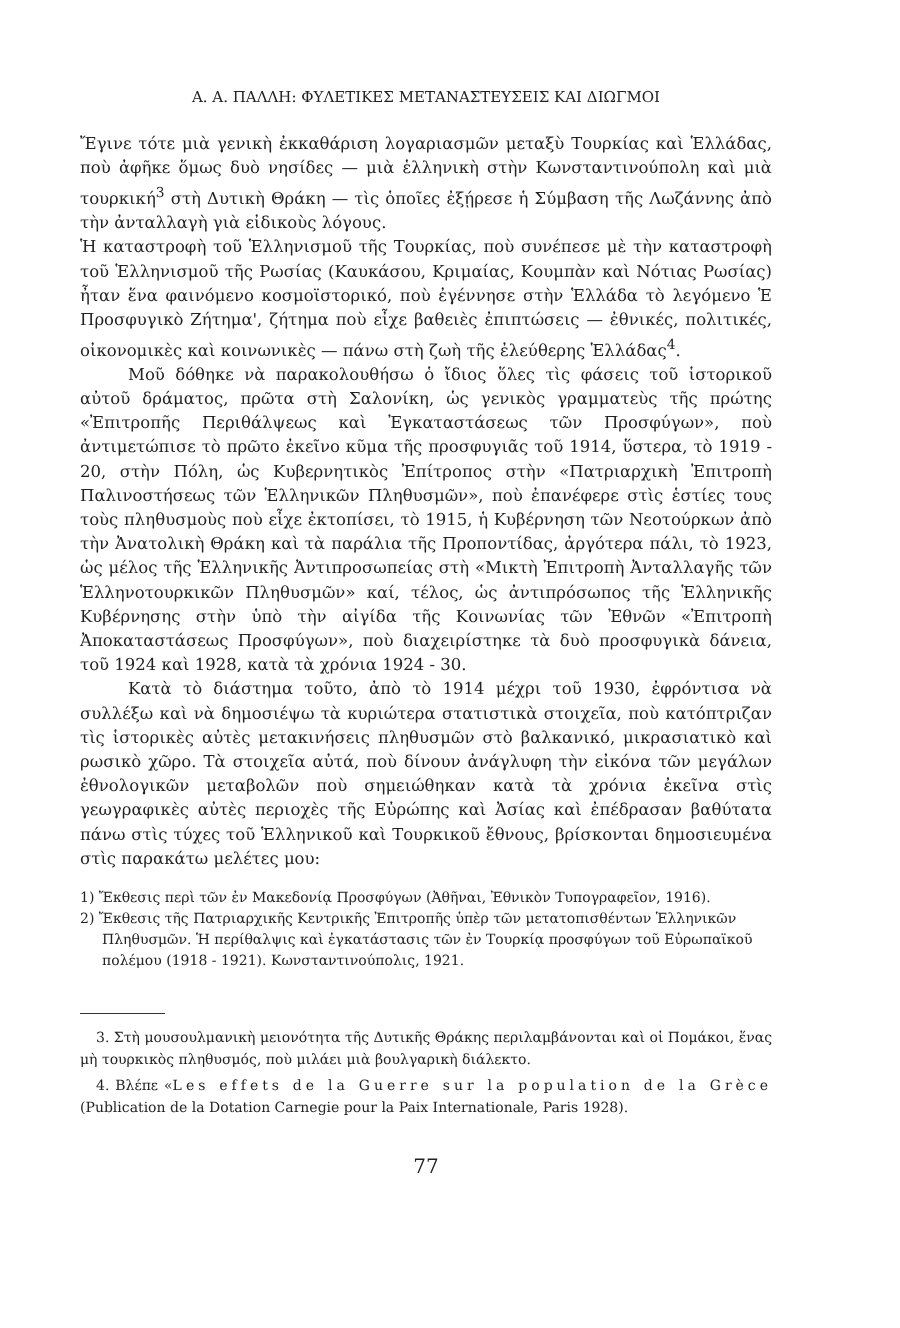Α. Α. ΠΑΛΛΗ: ΦΥΛΕΤΙΚΕΣ ΜΕΤΑΝΑΣΤΕΥΣΕΙΣ ΚΑΙ ΔΙΩΓΜΟΙ
Ἔγινε τότε μιὰ γενικὴ ἐκκαθάριση λογαριασμῶν μεταξὺ Τουρκίας καὶ Ἑλλάδας, ποὺ ἀφῆκε ὅμως δυὸ νησίδες — μιὰ ἑλληνικὴ στὴν Κωνσταντινούπολη καὶ μιὰ τουρκική<sup>3</sup> στὴ Δυτικὴ Θράκη — τὶς ὁποῖες ἐξῄρεσε ἡ Σύμβαση τῆς Λωζάννης ἀπὸ τὴν ἀνταλλαγὴ γιὰ εἰδικοὺς λόγους.
Ἡ καταστροφὴ τοῦ Ἑλληνισμοῦ τῆς Τουρκίας, ποὺ συνέπεσε μὲ τὴν καταστροφὴ τοῦ Ἑλληνισμοῦ τῆς Ρωσίας (Καυκάσου, Κριμαίας, Κουμπὰν καὶ Νότιας Ρωσίας) ἦταν ἕνα φαινόμενο κοσμοϊστορικό, ποὺ ἐγέννησε στὴν Ἑλλάδα τὸ λεγόμενο Ἑ Προσφυγικὸ Ζήτημα', ζήτημα ποὺ εἶχε βαθειὲς ἐπιπτώσεις — ἐθνικές, πολιτικές, οἰκονομικὲς καὶ κοινωνικὲς — πάνω στὴ ζωὴ τῆς ἐλεύθερης Ἑλλάδας<sup>4</sup>.
Μοῦ δόθηκε νὰ παρακολουθήσω ὁ ἴδιος ὅλες τὶς φάσεις τοῦ ἱστορικοῦ αὐτοῦ δράματος, πρῶτα στὴ Σαλονίκη, ὡς γενικὸς γραμματεὺς τῆς πρώτης «Ἐπιτροπῆς Περιθάλψεως καὶ Ἐγκαταστάσεως τῶν Προσφύγων», ποὺ ἀντιμετώπισε τὸ πρῶτο ἐκεῖνο κῦμα τῆς προσφυγιᾶς τοῦ 1914, ὕστερα, τὸ 1919 - 20, στὴν Πόλη, ὡς Κυβερνητικὸς Ἐπίτροπος στὴν «Πατριαρχικὴ Ἐπιτροπὴ Παλινοστήσεως τῶν Ἑλληνικῶν Πληθυσμῶν», ποὺ ἐπανέφερε στὶς ἑστίες τους τοὺς πληθυσμοὺς ποὺ εἶχε ἐκτοπίσει, τὸ 1915, ἡ Κυβέρνηση τῶν Νεοτούρκων ἀπὸ τὴν Ἀνατολικὴ Θράκη καὶ τὰ παράλια τῆς Προποντίδας, ἀργότερα πάλι, τὸ 1923, ὡς μέλος τῆς Ἑλληνικῆς Ἀντιπροσωπείας στὴ «Μικτὴ Ἐπιτροπὴ Ἀνταλλαγῆς τῶν Ἑλληνοτουρκικῶν Πληθυσμῶν» καί, τέλος, ὡς ἀντιπρόσωπος τῆς Ἑλληνικῆς Κυβέρνησης στὴν ὑπὸ τὴν αἰγίδα τῆς Κοινωνίας τῶν Ἐθνῶν «Ἐπιτροπὴ Ἀποκαταστάσεως Προσφύγων», ποὺ διαχειρίστηκε τὰ δυὸ προσφυγικὰ δάνεια, τοῦ 1924 καὶ 1928, κατὰ τὰ χρόνια 1924 - 30.
Κατὰ τὸ διάστημα τοῦτο, ἀπὸ τὸ 1914 μέχρι τοῦ 1930, ἐφρόντισα νὰ συλλέξω καὶ νὰ δημοσιέψω τὰ κυριώτερα στατιστικὰ στοιχεῖα, ποὺ κατόπτριζαν τὶς ἱστορικὲς αὐτὲς μετακινήσεις πληθυσμῶν στὸ βαλκανικό, μικρασιατικὸ καὶ ρωσικὸ χῶρο. Τὰ στοιχεῖα αὐτά, ποὺ δίνουν ἀνάγλυφη τὴν εἰκόνα τῶν μεγάλων ἐθνολογικῶν μεταβολῶν ποὺ σημειώθηκαν κατὰ τὰ χρόνια ἐκεῖνα στὶς γεωγραφικὲς αὐτὲς περιοχὲς τῆς Εὐρώπης καὶ Ἀσίας καὶ ἐπέδρασαν βαθύτατα πάνω στὶς τύχες τοῦ Ἑλληνικοῦ καὶ Τουρκικοῦ ἔθνους, βρίσκονται δημοσιευμένα στὶς παρακάτω μελέτες μου:
1) Ἔκθεσις περὶ τῶν ἐν Μακεδονίᾳ Προσφύγων (Ἀθῆναι, Ἐθνικὸν Τυπογραφεῖον, 1916).
2) Ἔκθεσις τῆς Πατριαρχικῆς Κεντρικῆς Ἐπιτροπῆς ὑπὲρ τῶν μετατοπισθέντων Ἑλληνικῶν Πληθυσμῶν. Ἡ περίθαλψις καὶ ἐγκατάστασις τῶν ἐν Τουρκίᾳ προσφύγων τοῦ Εὐρωπαϊκοῦ πολέμου (1918 - 1921). Κωνσταντινούπολις, 1921.
3. Στὴ μουσουλμανικὴ μειονότητα τῆς Δυτικῆς Θράκης περιλαμβάνονται καὶ οἱ Πομάκοι, ἕνας μὴ τουρκικὸς πληθυσμός, ποὺ μιλάει μιὰ βουλγαρικὴ διάλεκτο.
4. Βλέπε «Les effets de la Guerre sur la population de la Grèce (Publication de la Dotation Carnegie pour la Paix Internationale, Paris 1928).
77